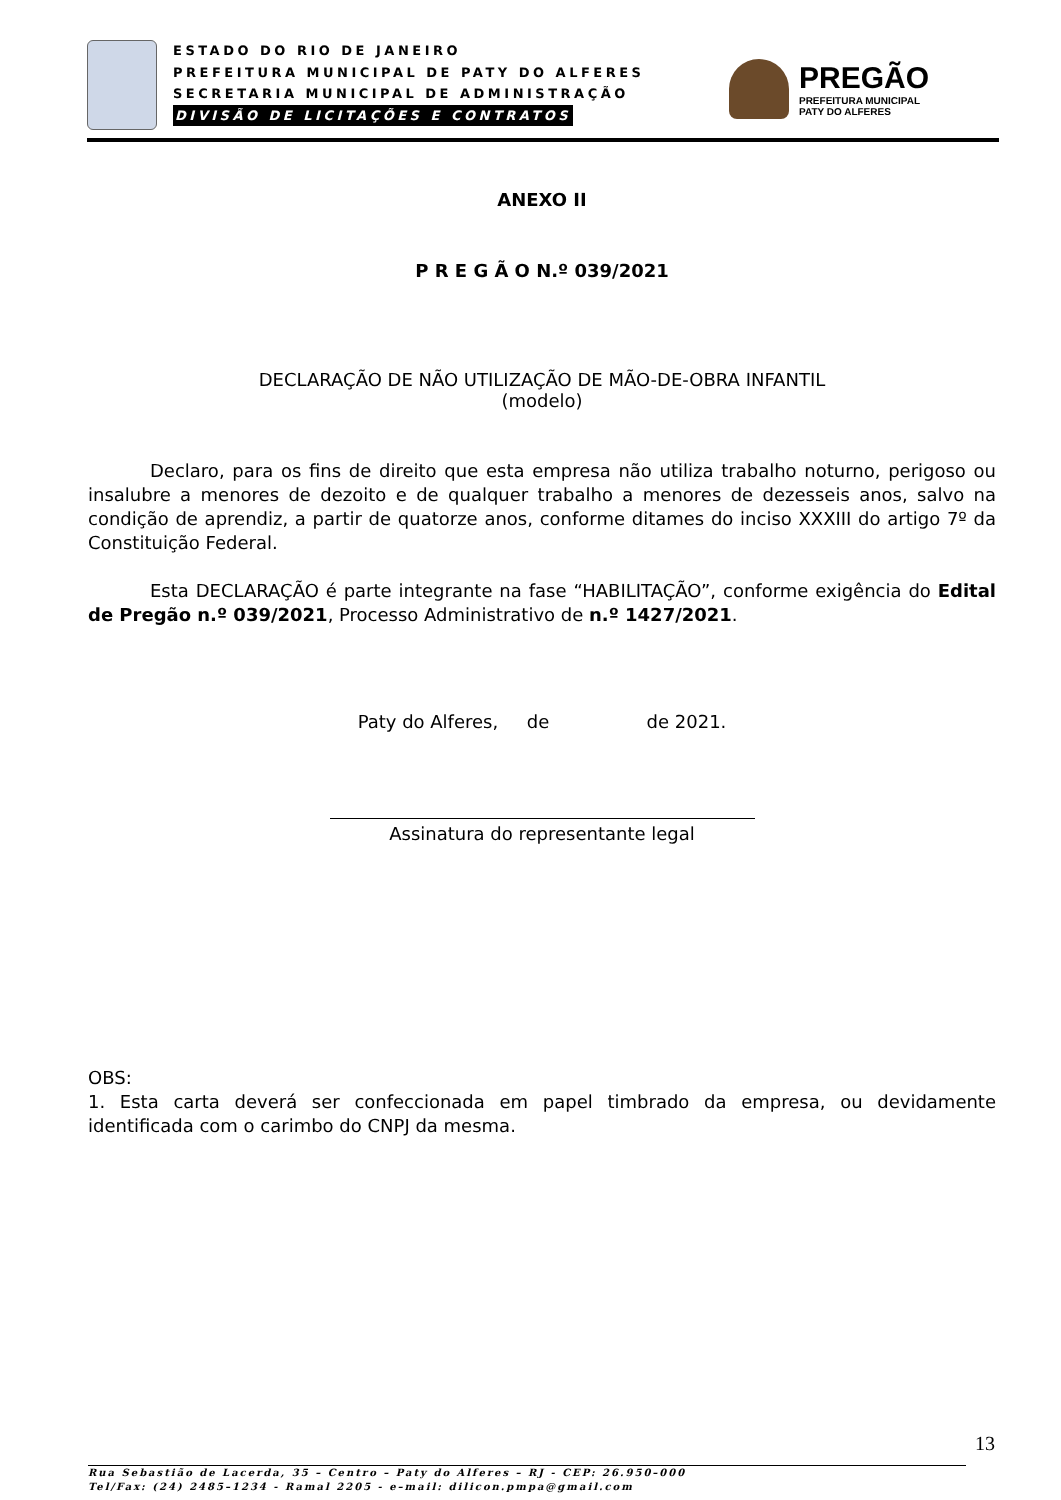ESTADO DO RIO DE JANEIRO
PREFEITURA MUNICIPAL DE PATY DO ALFERES
SECRETARIA MUNICIPAL DE ADMINISTRAÇÃO
DIVISÃO DE LICITAÇÕES E CONTRATOS
PREGÃO
PREFEITURA MUNICIPAL
PATY DO ALFERES
ANEXO II
P R E G Ã O N.º 039/2021
DECLARAÇÃO DE NÃO UTILIZAÇÃO DE MÃO-DE-OBRA INFANTIL
(modelo)
Declaro, para os fins de direito que esta empresa não utiliza trabalho noturno, perigoso ou insalubre a menores de dezoito e de qualquer trabalho a menores de dezesseis anos, salvo na condição de aprendiz, a partir de quatorze anos, conforme ditames do inciso XXXIII do artigo 7º da Constituição Federal.
Esta DECLARAÇÃO é parte integrante na fase “HABILITAÇÃO”, conforme exigência do Edital de Pregão n.º 039/2021, Processo Administrativo de n.º 1427/2021.
Paty do Alferes, de de 2021.
Assinatura do representante legal
OBS:
1. Esta carta deverá ser confeccionada em papel timbrado da empresa, ou devidamente identificada com o carimbo do CNPJ da mesma.
13
Rua Sebastião de Lacerda, 35 – Centro – Paty do Alferes – RJ - CEP: 26.950–000
Tel/Fax: (24) 2485–1234 - Ramal 2205 - e–mail: dilicon.pmpa@gmail.com